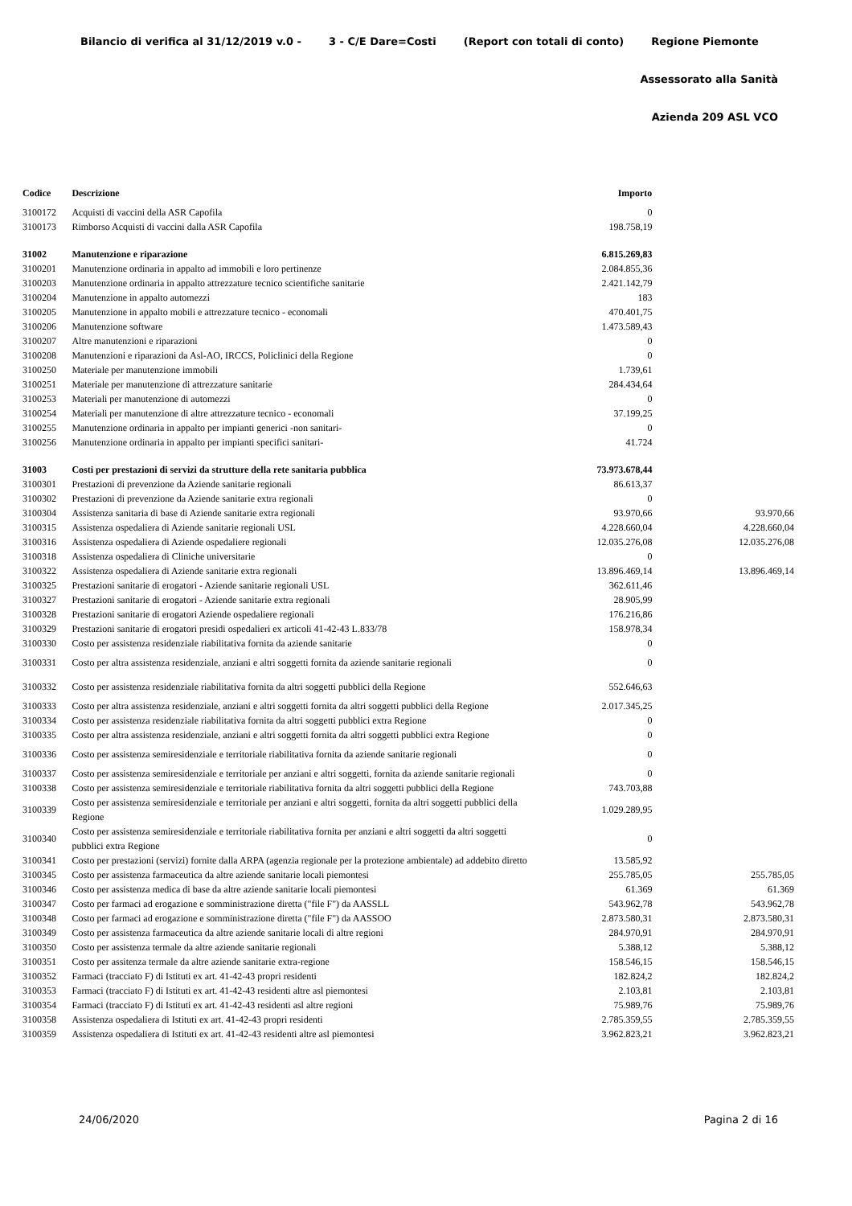Bilancio di verifica al 31/12/2019 v.0 - 3 - C/E Dare=Costi (Report con totali di conto) Regione Piemonte
Assessorato alla Sanità
Azienda 209 ASL VCO
| Codice | Descrizione | Importo | |
| --- | --- | --- | --- |
| 3100172 | Acquisti di vaccini della ASR Capofila | 0 | |
| 3100173 | Rimborso Acquisti di vaccini dalla ASR Capofila | 198.758,19 | |
| 31002 | Manutenzione e riparazione | 6.815.269,83 | |
| 3100201 | Manutenzione ordinaria in appalto ad immobili e loro pertinenze | 2.084.855,36 | |
| 3100203 | Manutenzione ordinaria in appalto attrezzature tecnico scientifiche sanitarie | 2.421.142,79 | |
| 3100204 | Manutenzione in appalto automezzi | 183 | |
| 3100205 | Manutenzione in appalto mobili e attrezzature tecnico - economali | 470.401,75 | |
| 3100206 | Manutenzione software | 1.473.589,43 | |
| 3100207 | Altre manutenzioni e riparazioni | 0 | |
| 3100208 | Manutenzioni e riparazioni da Asl-AO, IRCCS, Policlinici della Regione | 0 | |
| 3100250 | Materiale per manutenzione immobili | 1.739,61 | |
| 3100251 | Materiale per manutenzione di attrezzature sanitarie | 284.434,64 | |
| 3100253 | Materiali per manutenzione di automezzi | 0 | |
| 3100254 | Materiali per manutenzione di altre attrezzature tecnico - economali | 37.199,25 | |
| 3100255 | Manutenzione ordinaria in appalto per impianti generici -non sanitari- | 0 | |
| 3100256 | Manutenzione ordinaria in appalto per impianti specifici sanitari- | 41.724 | |
| 31003 | Costi per prestazioni di servizi da strutture della rete sanitaria pubblica | 73.973.678,44 | |
| 3100301 | Prestazioni di prevenzione da Aziende sanitarie regionali | 86.613,37 | |
| 3100302 | Prestazioni di prevenzione da Aziende sanitarie extra regionali | 0 | |
| 3100304 | Assistenza sanitaria di base di Aziende sanitarie extra regionali | 93.970,66 | 93.970,66 |
| 3100315 | Assistenza ospedaliera di Aziende sanitarie regionali USL | 4.228.660,04 | 4.228.660,04 |
| 3100316 | Assistenza ospedaliera di Aziende ospedaliere regionali | 12.035.276,08 | 12.035.276,08 |
| 3100318 | Assistenza ospedaliera di Cliniche universitarie | 0 | |
| 3100322 | Assistenza ospedaliera di Aziende sanitarie extra regionali | 13.896.469,14 | 13.896.469,14 |
| 3100325 | Prestazioni sanitarie di erogatori - Aziende sanitarie regionali USL | 362.611,46 | |
| 3100327 | Prestazioni sanitarie di erogatori - Aziende sanitarie extra regionali | 28.905,99 | |
| 3100328 | Prestazioni sanitarie di erogatori Aziende ospedaliere regionali | 176.216,86 | |
| 3100329 | Prestazioni sanitarie di erogatori presidi ospedalieri ex articoli 41-42-43 L.833/78 | 158.978,34 | |
| 3100330 | Costo per assistenza residenziale riabilitativa fornita da aziende sanitarie | 0 | |
| 3100331 | Costo per altra assistenza residenziale, anziani e altri soggetti fornita da aziende sanitarie regionali | 0 | |
| 3100332 | Costo per assistenza residenziale riabilitativa fornita da altri soggetti pubblici della Regione | 552.646,63 | |
| 3100333 | Costo per altra assistenza residenziale, anziani e altri soggetti fornita da altri soggetti pubblici della Regione | 2.017.345,25 | |
| 3100334 | Costo per assistenza residenziale riabilitativa fornita da altri soggetti pubblici extra Regione | 0 | |
| 3100335 | Costo per altra assistenza residenziale, anziani e altri soggetti fornita da altri soggetti pubblici extra Regione | 0 | |
| 3100336 | Costo per assistenza semiresidenziale e territoriale riabilitativa fornita da aziende sanitarie regionali | 0 | |
| 3100337 | Costo per assistenza semiresidenziale e territoriale per anziani e altri soggetti, fornita da aziende sanitarie regionali | 0 | |
| 3100338 | Costo per assistenza semiresidenziale e territoriale riabilitativa fornita da altri soggetti pubblici della Regione | 743.703,88 | |
| 3100339 | Costo per assistenza semiresidenziale e territoriale per anziani e altri soggetti, fornita da altri soggetti pubblici della Regione | 1.029.289,95 | |
| 3100340 | Costo per assistenza semiresidenziale e territoriale riabilitativa fornita per anziani e altri soggetti da altri soggetti pubblici extra Regione | 0 | |
| 3100341 | Costo per prestazioni (servizi) fornite dalla ARPA (agenzia regionale per la protezione ambientale) ad addebito diretto | 13.585,92 | |
| 3100345 | Costo per assistenza farmaceutica da altre aziende sanitarie locali piemontesi | 255.785,05 | 255.785,05 |
| 3100346 | Costo per assistenza medica di base da altre aziende sanitarie locali piemontesi | 61.369 | 61.369 |
| 3100347 | Costo per farmaci ad erogazione e somministrazione diretta ("file F") da AASSLL | 543.962,78 | 543.962,78 |
| 3100348 | Costo per farmaci ad erogazione e somministrazione diretta ("file F") da AASSOO | 2.873.580,31 | 2.873.580,31 |
| 3100349 | Costo per assistenza farmaceutica da altre aziende sanitarie locali di altre regioni | 284.970,91 | 284.970,91 |
| 3100350 | Costo per assistenza termale da altre aziende sanitarie regionali | 5.388,12 | 5.388,12 |
| 3100351 | Costo per assitenza termale da altre aziende sanitarie extra-regione | 158.546,15 | 158.546,15 |
| 3100352 | Farmaci (tracciato F) di Istituti ex art. 41-42-43 propri residenti | 182.824,2 | 182.824,2 |
| 3100353 | Farmaci (tracciato F) di Istituti ex art. 41-42-43 residenti altre asl piemontesi | 2.103,81 | 2.103,81 |
| 3100354 | Farmaci (tracciato F) di Istituti ex art. 41-42-43 residenti asl altre regioni | 75.989,76 | 75.989,76 |
| 3100358 | Assistenza ospedaliera di Istituti ex art. 41-42-43 propri residenti | 2.785.359,55 | 2.785.359,55 |
| 3100359 | Assistenza ospedaliera di Istituti ex art. 41-42-43 residenti altre asl piemontesi | 3.962.823,21 | 3.962.823,21 |
24/06/2020 Pagina 2 di 16